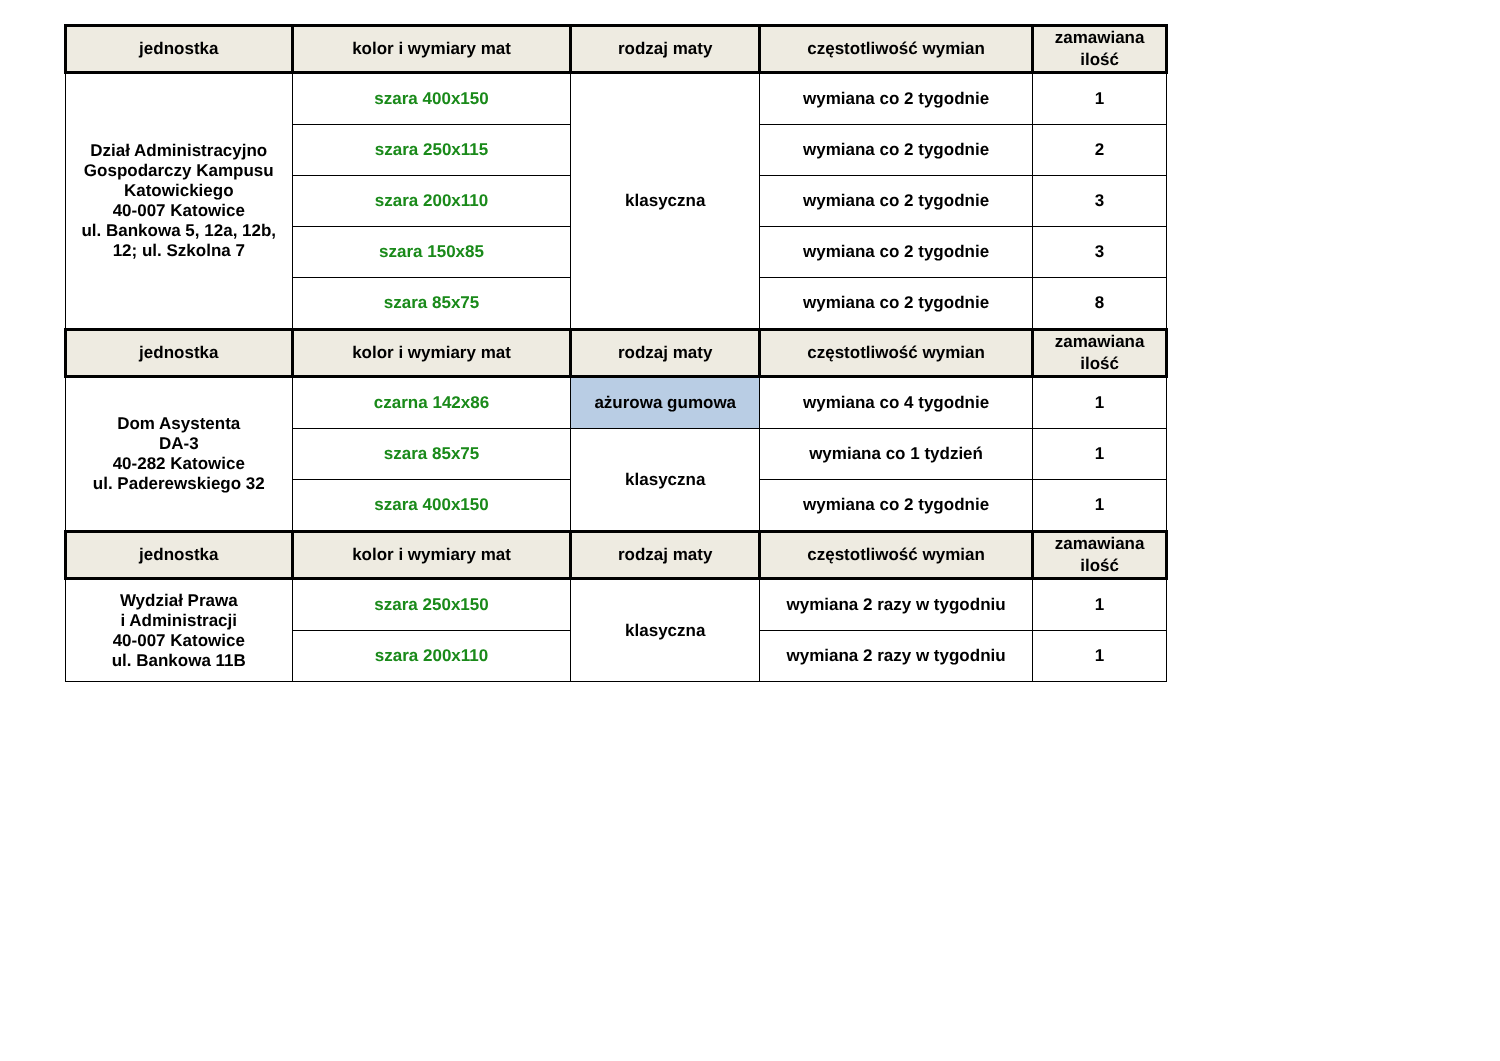| jednostka | kolor i wymiary mat | rodzaj maty | częstotliwość wymian | zamawiana ilość |
| --- | --- | --- | --- | --- |
| Dział Administracyjno Gospodarczy Kampusu Katowickiego 40-007 Katowice ul. Bankowa 5, 12a, 12b, 12; ul. Szkolna 7 | szara 400x150 | klasyczna | wymiana co 2 tygodnie | 1 |
| | szara 250x115 | | wymiana co 2 tygodnie | 2 |
| | szara 200x110 | | wymiana co 2 tygodnie | 3 |
| | szara 150x85 | | wymiana co 2 tygodnie | 3 |
| | szara 85x75 | | wymiana co 2 tygodnie | 8 |
| jednostka | kolor i wymiary mat | rodzaj maty | częstotliwość wymian | zamawiana ilość |
| Dom Asystenta DA-3 40-282 Katowice ul. Paderewskiego 32 | czarna 142x86 | ażurowa gumowa | wymiana co 4 tygodnie | 1 |
| | szara 85x75 | klasyczna | wymiana co 1 tydzień | 1 |
| | szara 400x150 | | wymiana co 2 tygodnie | 1 |
| jednostka | kolor i wymiary mat | rodzaj maty | częstotliwość wymian | zamawiana ilość |
| Wydział Prawa i Administracji 40-007 Katowice ul. Bankowa 11B | szara 250x150 | klasyczna | wymiana 2 razy w tygodniu | 1 |
| | szara 200x110 | | wymiana 2 razy w tygodniu | 1 |